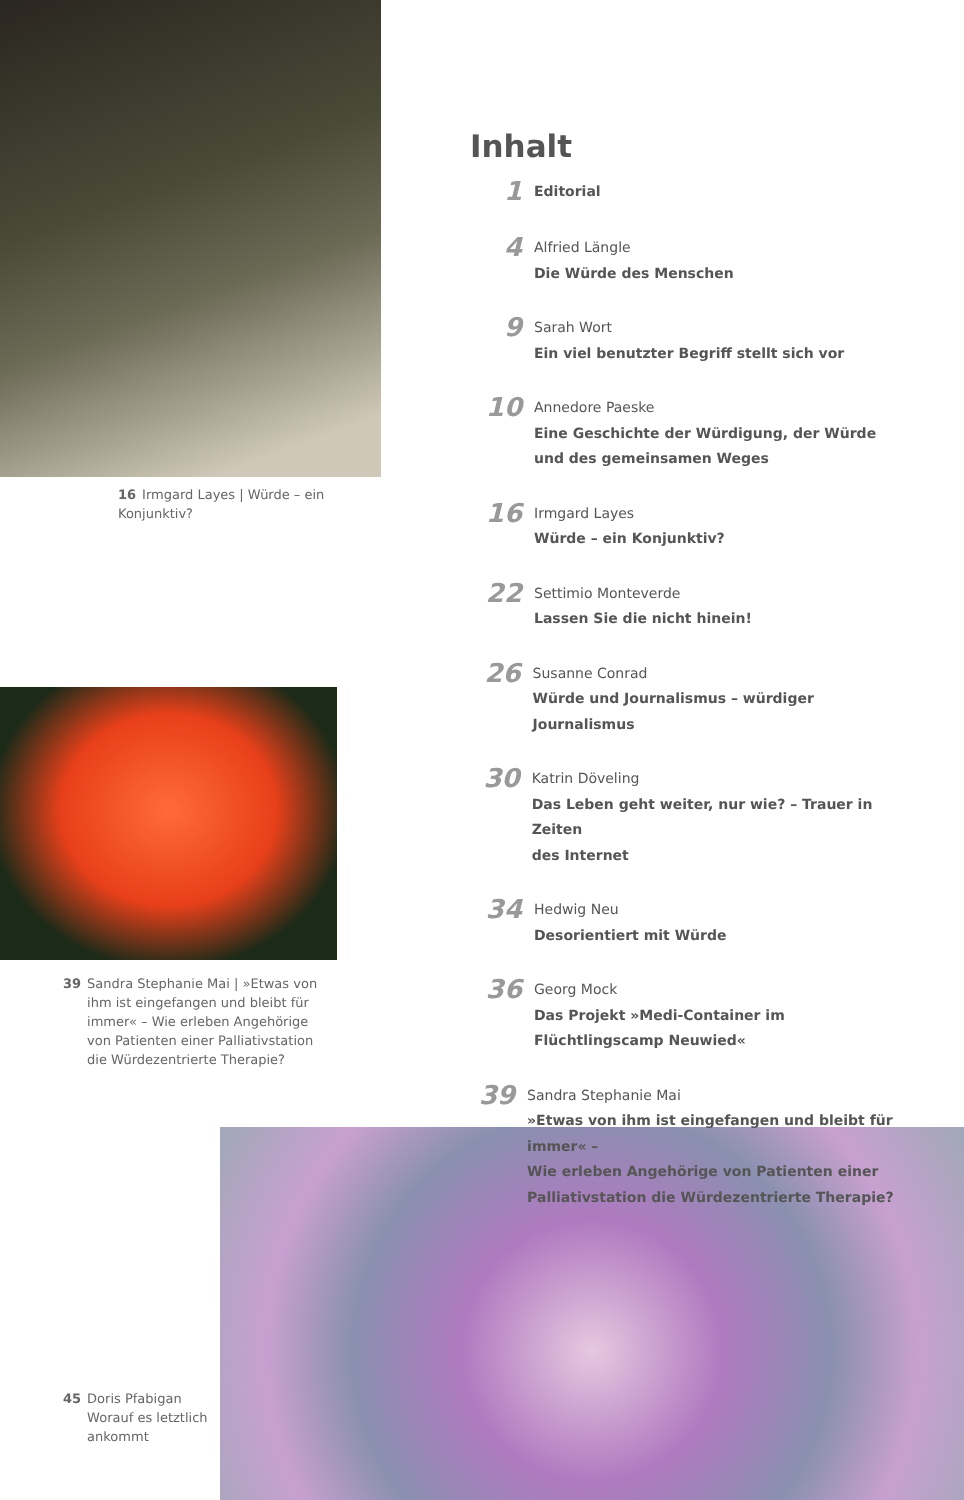16 Irmgard Layes | Würde – ein Konjunktiv?
39 Sandra Stephanie Mai | »Etwas von ihm ist eingefangen und bleibt für immer« – Wie erleben Angehörige von Patienten einer Palliativstation die Würdezentrierte Therapie?
45 Doris Pfabigan
Worauf es letztlich ankommt
Inhalt
1
Editorial
4
Alfried Längle
Die Würde des Menschen
9
Sarah Wort
Ein viel benutzter Begriff stellt sich vor
10
Annedore Paeske
Eine Geschichte der Würdigung, der Würde
und des gemeinsamen Weges
16
Irmgard Layes
Würde – ein Konjunktiv?
22
Settimio Monteverde
Lassen Sie die nicht hinein!
26
Susanne Conrad
Würde und Journalismus – würdiger Journalismus
30
Katrin Döveling
Das Leben geht weiter, nur wie? – Trauer in Zeiten
des Internet
34
Hedwig Neu
Desorientiert mit Würde
36
Georg Mock
Das Projekt »Medi-Container im
Flüchtlingscamp Neuwied«
39
Sandra Stephanie Mai
»Etwas von ihm ist eingefangen und bleibt für immer« –
Wie erleben Angehörige von Patienten einer
Palliativstation die Würdezentrierte Therapie?